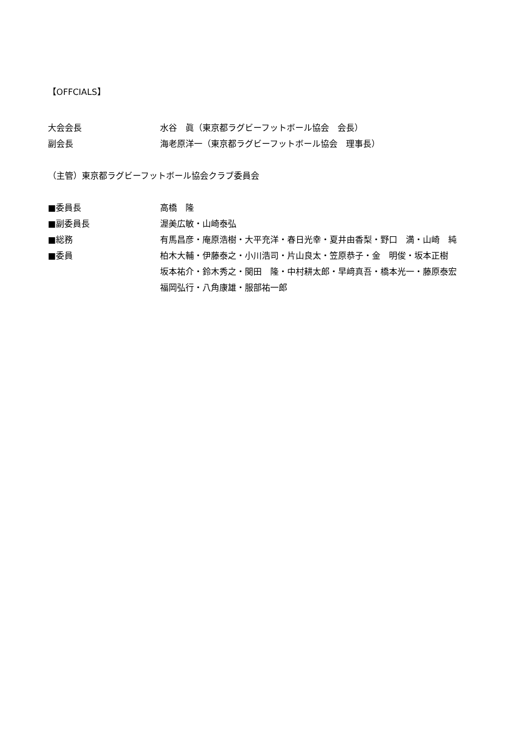【OFFCIALS】
大会会長 水谷　眞（東京都ラグビーフットボール協会　会長）
副会長 海老原洋一（東京都ラグビーフットボール協会　理事長）
（主管）東京都ラグビーフットボール協会クラブ委員会
■委員長 高橋　隆
■副委員長 渥美広敏・山崎泰弘
■総務 有馬昌彦・庵原浩樹・大平充洋・春日光幸・夏井由香梨・野口　満・山崎　純
■委員 柏木大輔・伊藤泰之・小川浩司・片山良太・笠原恭子・金　明俊・坂本正樹
坂本祐介・鈴木秀之・関田　隆・中村耕太郎・早﨑真吾・橋本光一・藤原泰宏
福岡弘行・八角康雄・服部祐一郎